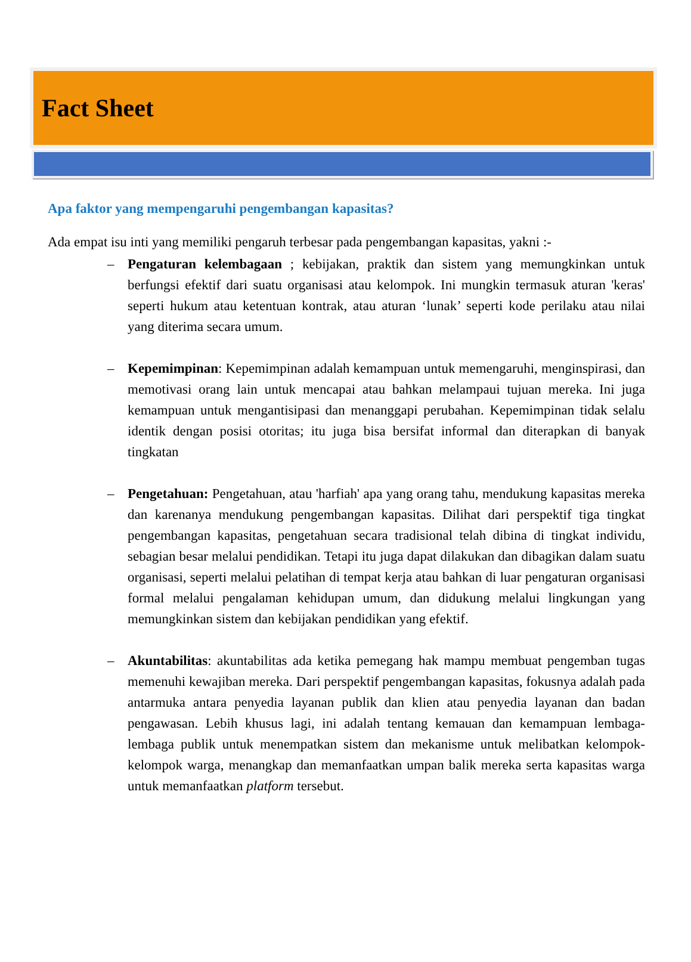Fact Sheet
Apa faktor yang mempengaruhi pengembangan kapasitas?
Ada empat isu inti yang memiliki pengaruh terbesar pada pengembangan kapasitas, yakni :-
– Pengaturan kelembagaan ; kebijakan, praktik dan sistem yang memungkinkan untuk berfungsi efektif dari suatu organisasi atau kelompok. Ini mungkin termasuk aturan 'keras' seperti hukum atau ketentuan kontrak, atau aturan ‘lunak’ seperti kode perilaku atau nilai yang diterima secara umum.
– Kepemimpinan: Kepemimpinan adalah kemampuan untuk memengaruhi, menginspirasi, dan memotivasi orang lain untuk mencapai atau bahkan melampaui tujuan mereka. Ini juga kemampuan untuk mengantisipasi dan menanggapi perubahan. Kepemimpinan tidak selalu identik dengan posisi otoritas; itu juga bisa bersifat informal dan diterapkan di banyak tingkatan
– Pengetahuan: Pengetahuan, atau 'harfiah' apa yang orang tahu, mendukung kapasitas mereka dan karenanya mendukung pengembangan kapasitas. Dilihat dari perspektif tiga tingkat pengembangan kapasitas, pengetahuan secara tradisional telah dibina di tingkat individu, sebagian besar melalui pendidikan. Tetapi itu juga dapat dilakukan dan dibagikan dalam suatu organisasi, seperti melalui pelatihan di tempat kerja atau bahkan di luar pengaturan organisasi formal melalui pengalaman kehidupan umum, dan didukung melalui lingkungan yang memungkinkan sistem dan kebijakan pendidikan yang efektif.
– Akuntabilitas: akuntabilitas ada ketika pemegang hak mampu membuat pengemban tugas memenuhi kewajiban mereka. Dari perspektif pengembangan kapasitas, fokusnya adalah pada antarmuka antara penyedia layanan publik dan klien atau penyedia layanan dan badan pengawasan. Lebih khusus lagi, ini adalah tentang kemauan dan kemampuan lembaga-lembaga publik untuk menempatkan sistem dan mekanisme untuk melibatkan kelompok-kelompok warga, menangkap dan memanfaatkan umpan balik mereka serta kapasitas warga untuk memanfaatkan platform tersebut.